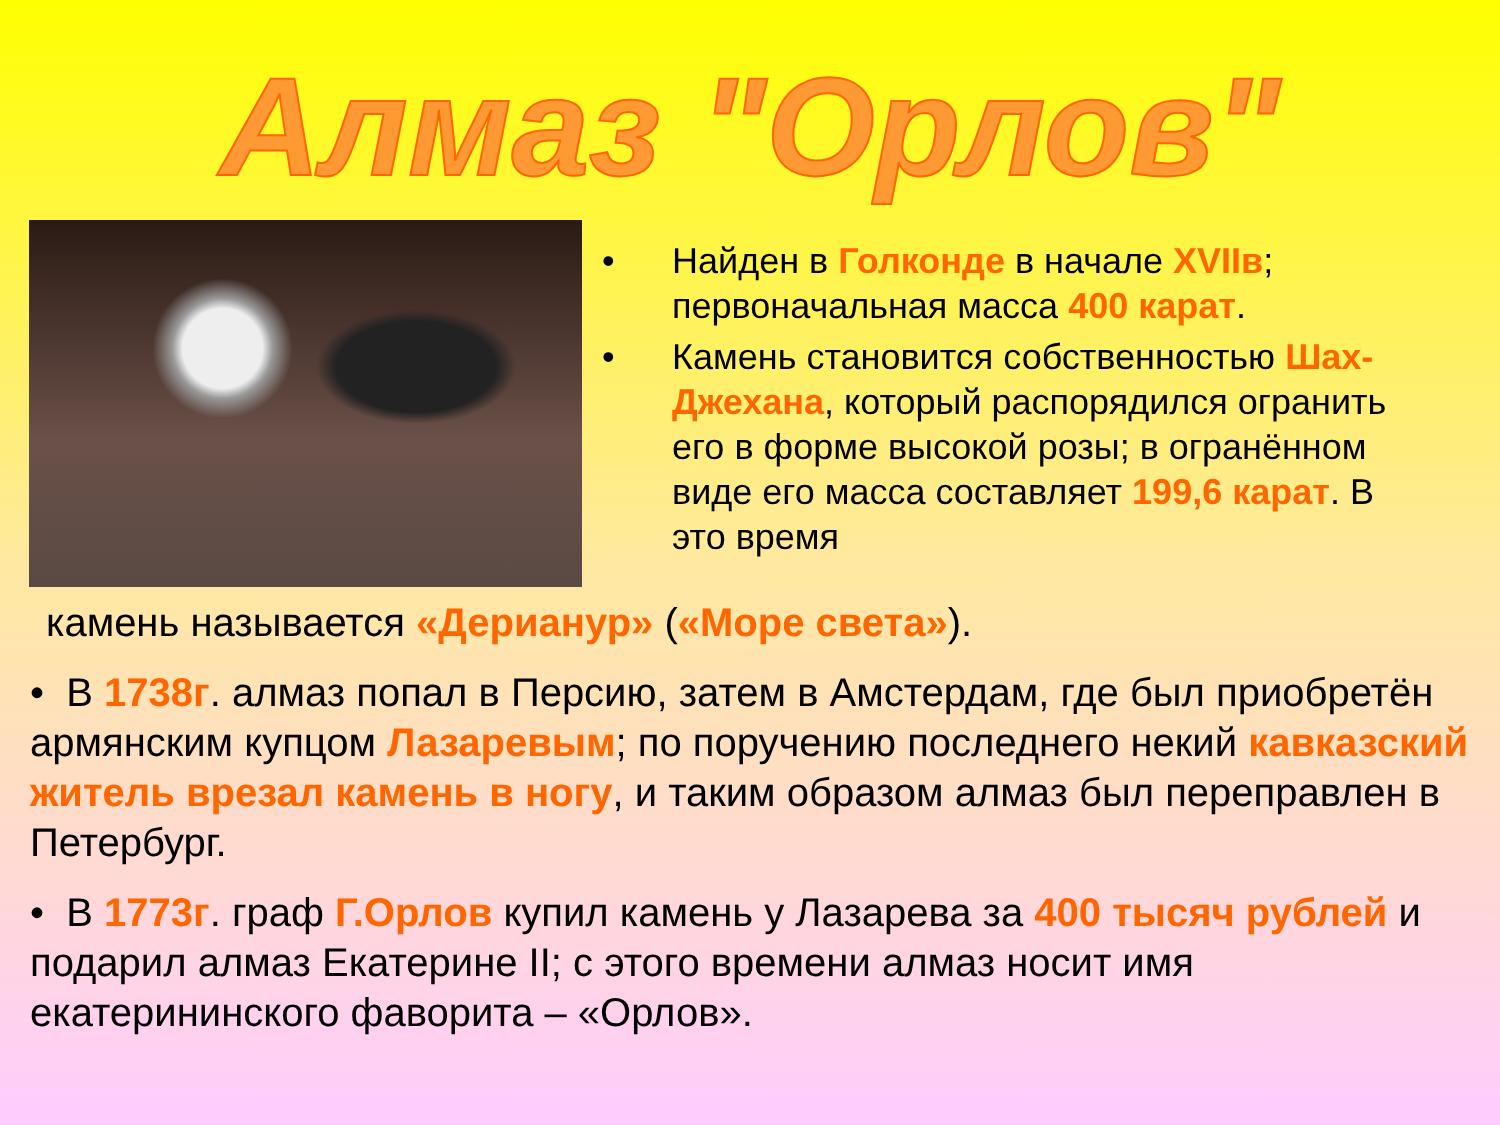Алмаз "Орлов"
• Найден в Голконде в начале XVIIв; первоначальная масса 400 карат.
• Камень становится собственностью Шах-Джехана, который распорядился огранить его в форме высокой розы; в огранённом виде его масса составляет 199,6 карат. В это время
камень называется «Дерианур» («Море света»).
• В 1738г. алмаз попал в Персию, затем в Амстердам, где был приобретён армянским купцом Лазаревым; по поручению последнего некий кавказский житель врезал камень в ногу, и таким образом алмаз был переправлен в Петербург.
• В 1773г. граф Г.Орлов купил камень у Лазарева за 400 тысяч рублей и подарил алмаз Екатерине II; с этого времени алмаз носит имя екатерининского фаворита – «Орлов».